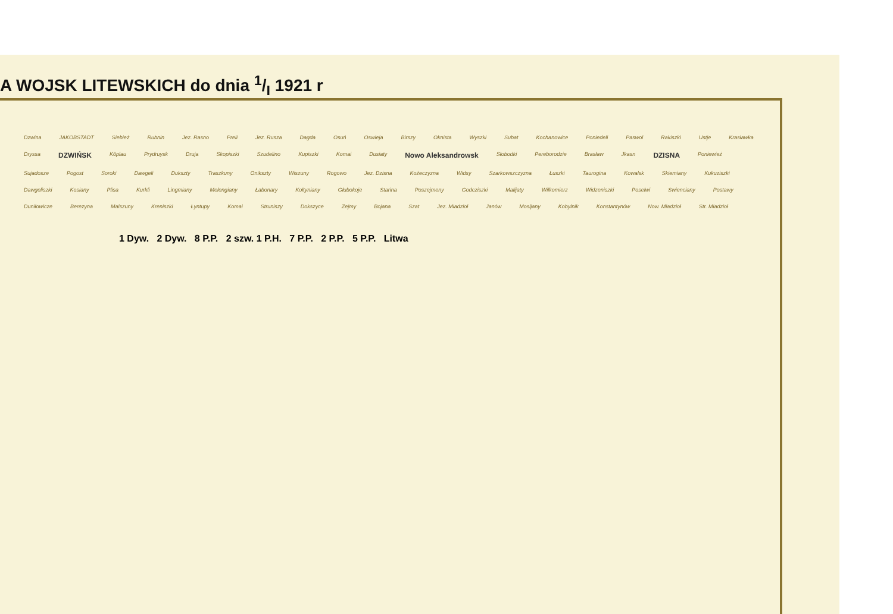A WOJSK LITEWSKICH do dnia 1/I 1921 r
Dzwina JAKOBSTADT Siebież Rubnin Jez. Rasno Preli Jez. Rusza Dagda Osuń Oswieja Birszy Oknista Wyszki Subat Kochanowice Poniedeli Paswol Rakiszki Ustje Krasławka Dryssa DZWIŃSK Köplau Prydruysk Druja Skopiszki Szudelino Kupiszki Komai Dusiaty Nowo Aleksandrowsk Słobodki Pereborodzie Brasław Jkasn DZISNA Poniewież Sujadosze Pogost Soroki Dawgeli Dukszty Traszkuny Onikszty Wiszuny Rogowo Jez. Dzisna Koźeczyzna Widsy Szarkowszczyzna Łuszki Taurogina Kowalsk Skiemiany Kukuziszki Dawgeliszki Kosiany Plisa Kurkli Lingmiany Melengiany Łabonary Kołtyniany Głubokoje Starina Poszejmeny Godcziszki Malijaty Wilkomierz Widzeniszki Poselwi Swienciany Postawy Duniłowicze Berezyna Malszuny Kreniszki Łyntupy Komai Struniszy Dokszyce Zejmy Bojana Szat Jez. Miadzioł Janów Mosljany Kobylnik Konstantynów Now. Miadzioł Str. Miadzioł
1 Dyw. 2 Dyw. 8 P.P. 2 szw. 1 P.H. 7 P.P. 2 P.P. 5 P.P. Litwa